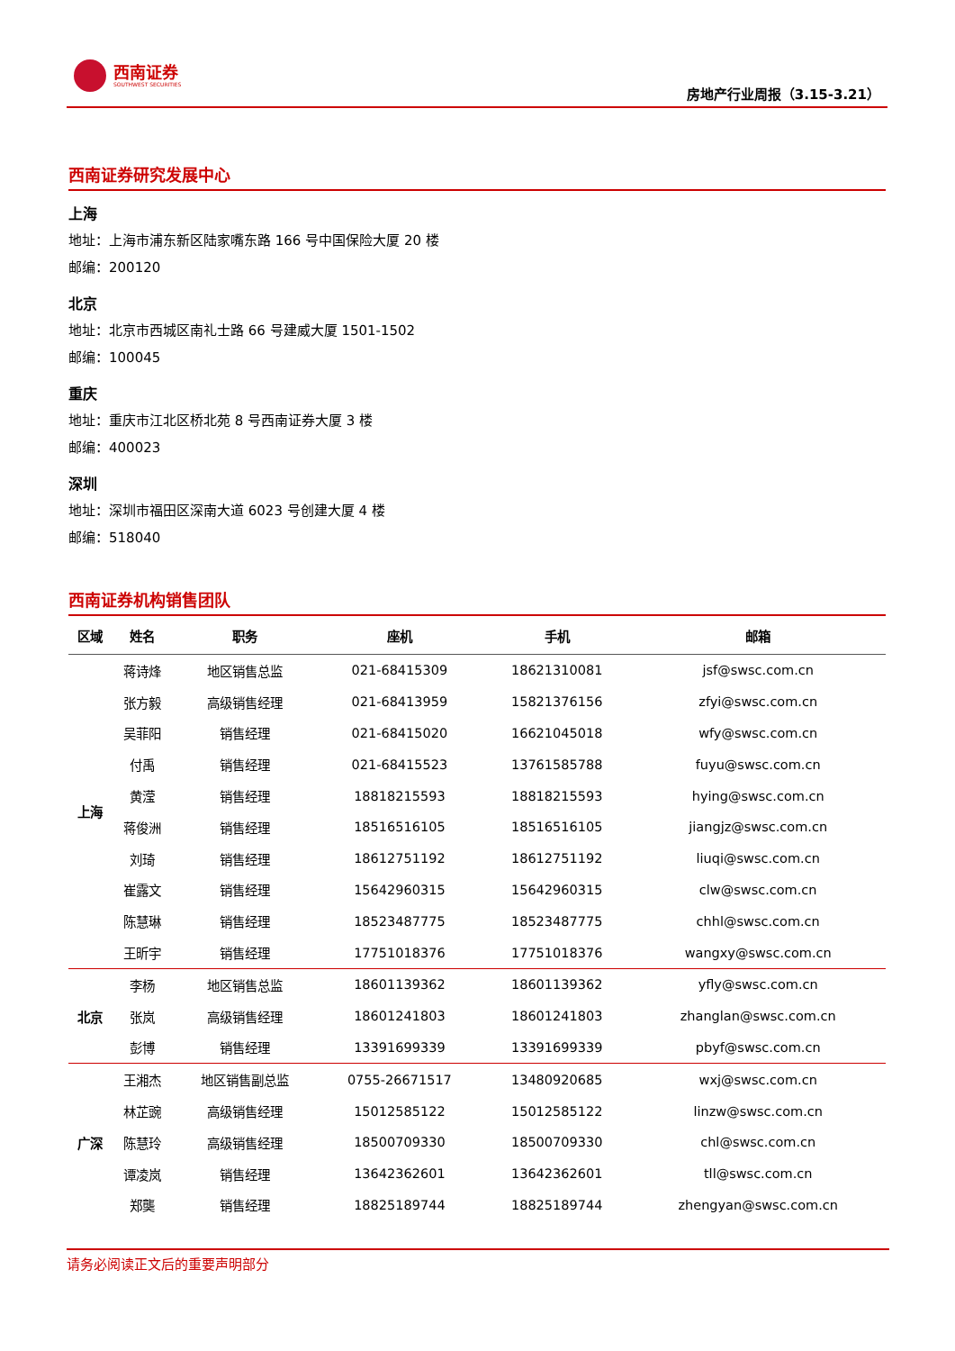西南证券
SOUTHWEST SECURITIES
房地产行业周报（3.15-3.21）
西南证券研究发展中心
上海
地址：上海市浦东新区陆家嘴东路 166 号中国保险大厦 20 楼
邮编：200120
北京
地址：北京市西城区南礼士路 66 号建威大厦 1501-1502
邮编：100045
重庆
地址：重庆市江北区桥北苑 8 号西南证券大厦 3 楼
邮编：400023
深圳
地址：深圳市福田区深南大道 6023 号创建大厦 4 楼
邮编：518040
西南证券机构销售团队
| 区域 | 姓名 | 职务 | 座机 | 手机 | 邮箱 |
| --- | --- | --- | --- | --- | --- |
| 上海 | 蒋诗烽 | 地区销售总监 | 021-68415309 | 18621310081 | jsf@swsc.com.cn |
| | 张方毅 | 高级销售经理 | 021-68413959 | 15821376156 | zfyi@swsc.com.cn |
| | 吴菲阳 | 销售经理 | 021-68415020 | 16621045018 | wfy@swsc.com.cn |
| | 付禹 | 销售经理 | 021-68415523 | 13761585788 | fuyu@swsc.com.cn |
| | 黄滢 | 销售经理 | 18818215593 | 18818215593 | hying@swsc.com.cn |
| | 蒋俊洲 | 销售经理 | 18516516105 | 18516516105 | jiangjz@swsc.com.cn |
| | 刘琦 | 销售经理 | 18612751192 | 18612751192 | liuqi@swsc.com.cn |
| | 崔露文 | 销售经理 | 15642960315 | 15642960315 | clw@swsc.com.cn |
| | 陈慧琳 | 销售经理 | 18523487775 | 18523487775 | chhl@swsc.com.cn |
| | 王昕宇 | 销售经理 | 17751018376 | 17751018376 | wangxy@swsc.com.cn |
| 北京 | 李杨 | 地区销售总监 | 18601139362 | 18601139362 | yfly@swsc.com.cn |
| | 张岚 | 高级销售经理 | 18601241803 | 18601241803 | zhanglan@swsc.com.cn |
| | 彭博 | 销售经理 | 13391699339 | 13391699339 | pbyf@swsc.com.cn |
| 广深 | 王湘杰 | 地区销售副总监 | 0755-26671517 | 13480920685 | wxj@swsc.com.cn |
| | 林芷豌 | 高级销售经理 | 15012585122 | 15012585122 | linzw@swsc.com.cn |
| | 陈慧玲 | 高级销售经理 | 18500709330 | 18500709330 | chl@swsc.com.cn |
| | 谭凌岚 | 销售经理 | 13642362601 | 13642362601 | tll@swsc.com.cn |
| | 郑龑 | 销售经理 | 18825189744 | 18825189744 | zhengyan@swsc.com.cn |
请务必阅读正文后的重要声明部分